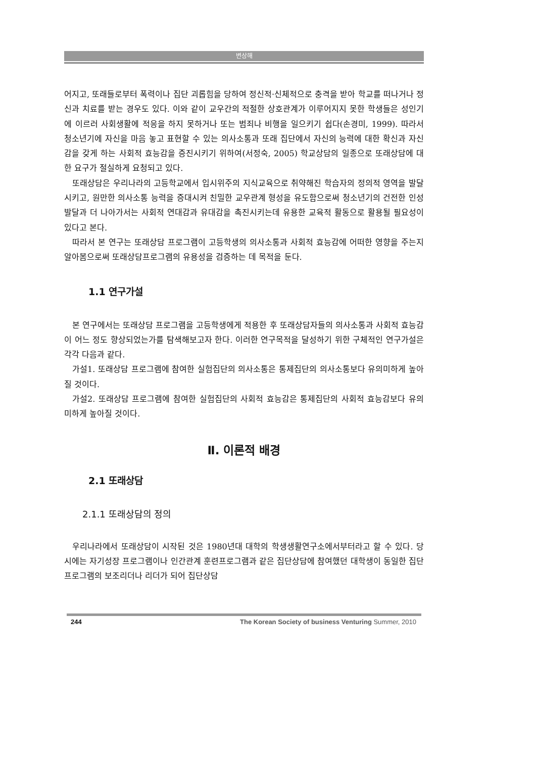변상해
어지고, 또래들로부터 폭력이나 집단 괴롭힘을 당하여 정신적·신체적으로 충격을 받아 학교를 떠나거나 정신과 치료를 받는 경우도 있다. 이와 같이 교우간의 적절한 상호관계가 이루어지지 못한 학생들은 성인기에 이르러 사회생활에 적응을 하지 못하거나 또는 범죄나 비행을 일으키기 쉽다(손경미, 1999). 따라서 청소년기에 자신을 마음 놓고 표현할 수 있는 의사소통과 또래 집단에서 자신의 능력에 대한 확신과 자신감을 갖게 하는 사회적 효능감을 증진시키기 위하여(서정숙, 2005) 학교상담의 일종으로 또래상담에 대한 요구가 절실하게 요청되고 있다.
또래상담은 우리나라의 고등학교에서 입시위주의 지식교육으로 취약해진 학습자의 정의적 영역을 발달시키고, 원만한 의사소통 능력을 증대시켜 친밀한 교우관계 형성을 유도함으로써 청소년기의 건전한 인성 발달과 더 나아가서는 사회적 연대감과 유대감을 촉진시키는데 유용한 교육적 활동으로 활용될 필요성이 있다고 본다.
따라서 본 연구는 또래상담 프로그램이 고등학생의 의사소통과 사회적 효능감에 어떠한 영향을 주는지 알아봄으로써 또래상담프로그램의 유용성을 검증하는 데 목적을 둔다.
1.1 연구가설
본 연구에서는 또래상담 프로그램을 고등학생에게 적용한 후 또래상담자들의 의사소통과 사회적 효능감이 어느 정도 향상되었는가를 탐색해보고자 한다. 이러한 연구목적을 달성하기 위한 구체적인 연구가설은 각각 다음과 같다.
가설1. 또래상담 프로그램에 참여한 실험집단의 의사소통은 통제집단의 의사소통보다 유의미하게 높아질 것이다.
가설2. 또래상담 프로그램에 참여한 실험집단의 사회적 효능감은 통제집단의 사회적 효능감보다 유의미하게 높아질 것이다.
Ⅱ. 이론적 배경
2.1 또래상담
2.1.1 또래상담의 정의
우리나라에서 또래상담이 시작된 것은 1980년대 대학의 학생생활연구소에서부터라고 할 수 있다. 당시에는 자기성장 프로그램이나 인간관계 훈련프로그램과 같은 집단상담에 참여했던 대학생이 동일한 집단 프로그램의 보조리더나 리더가 되어 집단상담
244 The Korean Society of business Venturing Summer, 2010